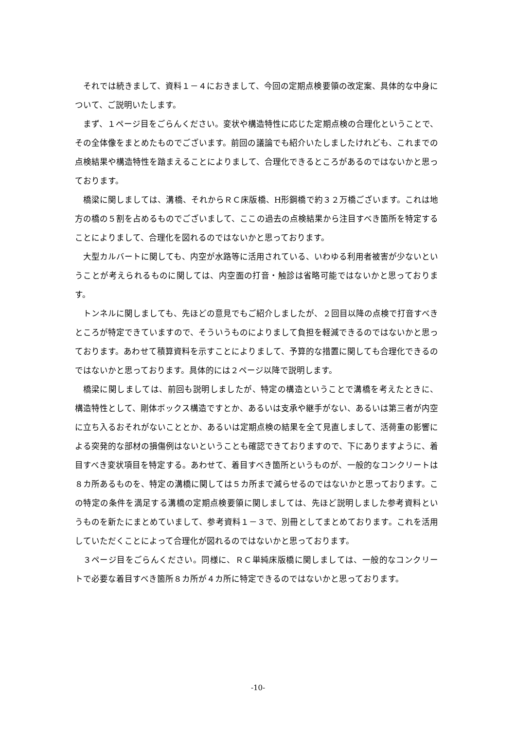それでは続きまして、資料１－４におきまして、今回の定期点検要領の改定案、具体的な中身について、ご説明いたします。
まず、１ページ目をごらんください。変状や構造特性に応じた定期点検の合理化ということで、その全体像をまとめたものでございます。前回の議論でも紹介いたしましたけれども、これまでの点検結果や構造特性を踏まえることによりまして、合理化できるところがあるのではないかと思っております。
橋梁に関しましては、溝橋、それからＲＣ床版橋、H形鋼橋で約３２万橋ございます。これは地方の橋の５割を占めるものでございまして、ここの過去の点検結果から注目すべき箇所を特定することによりまして、合理化を図れるのではないかと思っております。
大型カルバートに関しても、内空が水路等に活用されている、いわゆる利用者被害が少ないということが考えられるものに関しては、内空面の打音・触診は省略可能ではないかと思っております。
トンネルに関しましても、先ほどの意見でもご紹介しましたが、２回目以降の点検で打音すべきところが特定できていますので、そういうものによりまして負担を軽減できるのではないかと思っております。あわせて積算資料を示すことによりまして、予算的な措置に関しても合理化できるのではないかと思っております。具体的には２ページ以降で説明します。
橋梁に関しましては、前回も説明しましたが、特定の構造ということで溝橋を考えたときに、構造特性として、剛体ボックス構造ですとか、あるいは支承や継手がない、あるいは第三者が内空に立ち入るおそれがないこととか、あるいは定期点検の結果を全て見直しまして、活荷重の影響による突発的な部材の損傷例はないということも確認できておりますので、下にありますように、着目すべき変状項目を特定する。あわせて、着目すべき箇所というものが、一般的なコンクリートは８カ所あるものを、特定の溝橋に関しては５カ所まで減らせるのではないかと思っております。この特定の条件を満足する溝橋の定期点検要領に関しましては、先ほど説明しました参考資料というものを新たにまとめていまして、参考資料１－３で、別冊としてまとめております。これを活用していただくことによって合理化が図れるのではないかと思っております。
３ページ目をごらんください。同様に、ＲＣ単純床版橋に関しましては、一般的なコンクリートで必要な着目すべき箇所８カ所が４カ所に特定できるのではないかと思っております。
-10-